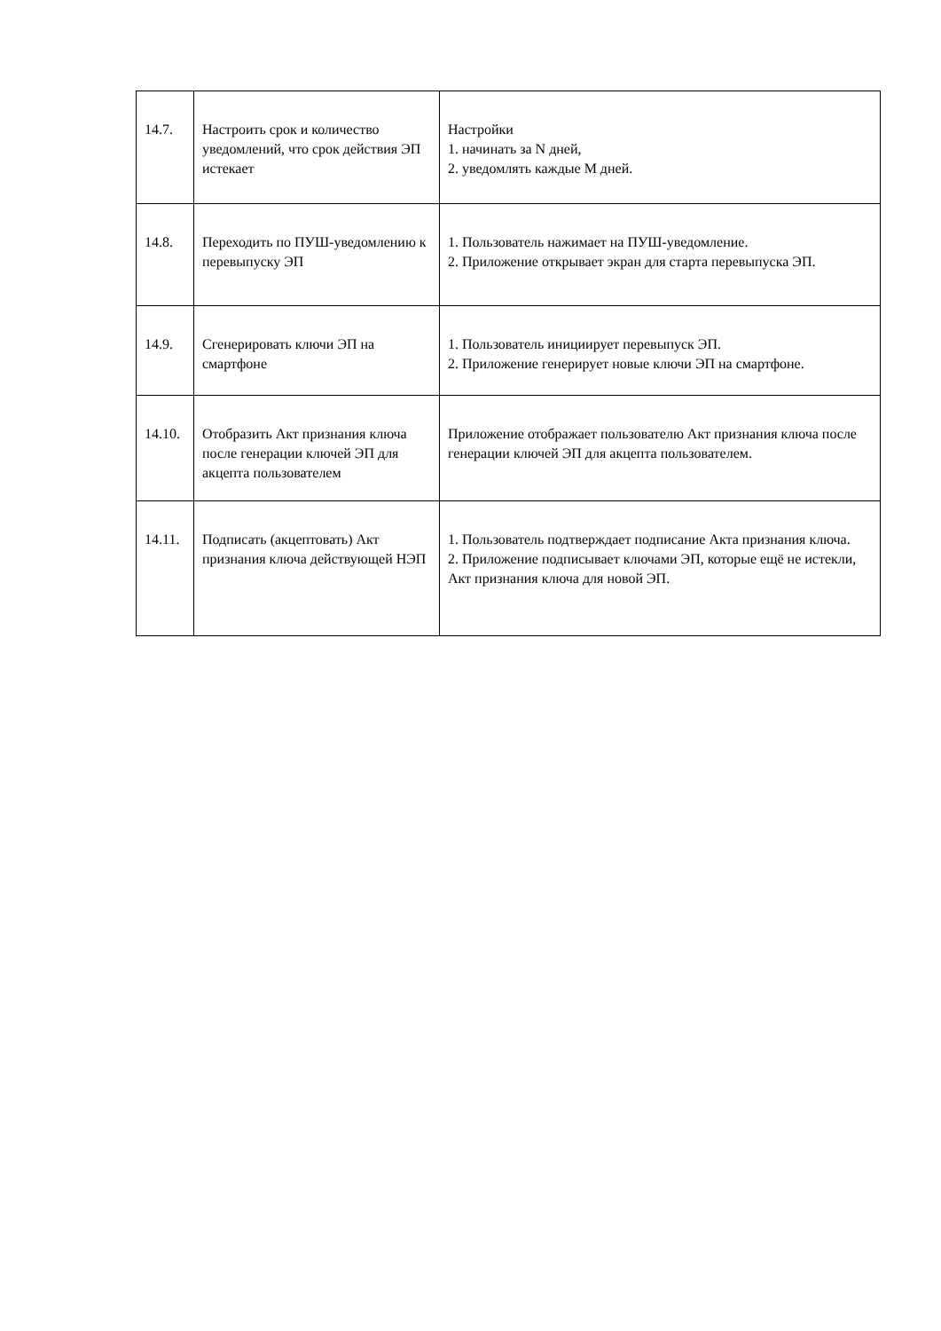| 14.7. | Настроить срок и количество уведомлений, что срок действия ЭП истекает | Настройки 1. начинать за N дней, 2. уведомлять каждые M дней. |
| 14.8. | Переходить по ПУШ-уведомлению к перевыпуску ЭП | 1. Пользователь нажимает на ПУШ-уведомление. 2. Приложение открывает экран для старта перевыпуска ЭП. |
| 14.9. | Сгенерировать ключи ЭП на смартфоне | 1. Пользователь инициирует перевыпуск ЭП. 2. Приложение генерирует новые ключи ЭП на смартфоне. |
| 14.10. | Отобразить Акт признания ключа после генерации ключей ЭП для акцепта пользователем | Приложение отображает пользователю Акт признания ключа после генерации ключей ЭП для акцепта пользователем. |
| 14.11. | Подписать (акцептовать) Акт признания ключа действующей НЭП | 1. Пользователь подтверждает подписание Акта признания ключа. 2. Приложение подписывает ключами ЭП, которые ещё не истекли, Акт признания ключа для новой ЭП. |